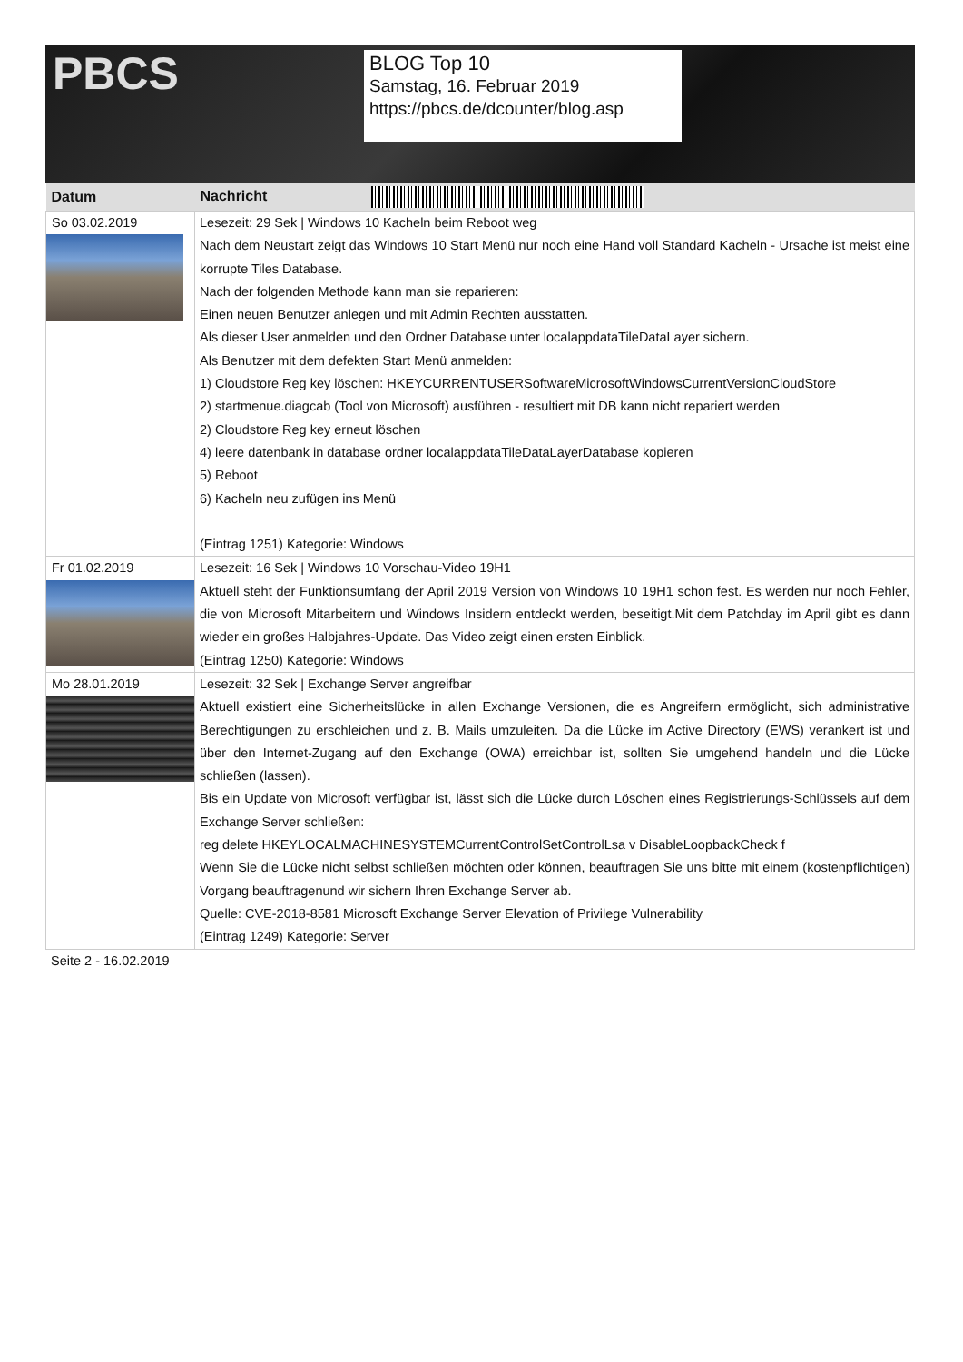PBCS
BLOG Top 10
Samstag, 16. Februar 2019
https://pbcs.de/dcounter/blog.asp
| Datum | Nachricht |
| --- | --- |
| So 03.02.2019 | Lesezeit: 29 Sek / Windows 10 Kacheln beim Reboot weg Nach dem Neustart zeigt das Windows 10 Start Menü nur noch eine Hand voll Standard Kacheln - Ursache ist meist eine korrupte Tiles Database. Nach der folgenden Methode kann man sie reparieren: Einen neuen Benutzer anlegen und mit Admin Rechten ausstatten. Als dieser User anmelden und den Ordner Database unter localappdataTileDataLayer sichern. Als Benutzer mit dem defekten Start Menü anmelden: 1) Cloudstore Reg key löschen: HKEYCURRENTUSERSoftwareMicrosoftWindowsCurrentVersionCloudStore 2) startmenue.diagcab (Tool von Microsoft) ausführen - resultiert mit DB kann nicht repariert werden 2) Cloudstore Reg key erneut löschen 4) leere datenbank in database ordner localappdataTileDataLayerDatabase kopieren 5) Reboot 6) Kacheln neu zufügen ins Menü (Eintrag 1251) Kategorie: Windows |
| Fr 01.02.2019 | Lesezeit: 16 Sek / Windows 10 Vorschau-Video 19H1 Aktuell steht der Funktionsumfang der April 2019 Version von Windows 10 19H1 schon fest. Es werden nur noch Fehler, die von Microsoft Mitarbeitern und Windows Insidern entdeckt werden, beseitigt.Mit dem Patchday im April gibt es dann wieder ein großes Halbjahres-Update. Das Video zeigt einen ersten Einblick. (Eintrag 1250) Kategorie: Windows |
| Mo 28.01.2019 | Lesezeit: 32 Sek / Exchange Server angreifbar Aktuell existiert eine Sicherheitslücke in allen Exchange Versionen, die es Angreifern ermöglicht, sich administrative Berechtigungen zu erschleichen und z. B. Mails umzuleiten. Da die Lücke im Active Directory (EWS) verankert ist und über den Internet-Zugang auf den Exchange (OWA) erreichbar ist, sollten Sie umgehend handeln und die Lücke schließen (lassen). Bis ein Update von Microsoft verfügbar ist, lässt sich die Lücke durch Löschen eines Registrierungs-Schlüssels auf dem Exchange Server schließen: reg delete HKEYLOCALMACHINESYSTEMCurrentControlSetControlLsa v DisableLoopbackCheck f Wenn Sie die Lücke nicht selbst schließen möchten oder können, beauftragen Sie uns bitte mit einem (kostenpflichtigen) Vorgang beauftragenund wir sichern Ihren Exchange Server ab. Quelle: CVE-2018-8581 Microsoft Exchange Server Elevation of Privilege Vulnerability (Eintrag 1249) Kategorie: Server |
Seite 2 - 16.02.2019